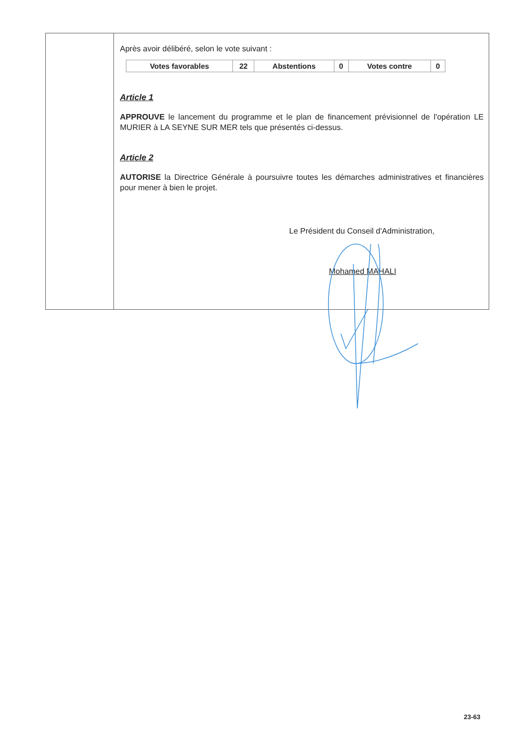Après avoir délibéré, selon le vote suivant :
| Votes favorables | 22 | Abstentions | 0 | Votes contre | 0 |
Article 1
APPROUVE le lancement du programme et le plan de financement prévisionnel de l'opération LE MURIER à LA SEYNE SUR MER tels que présentés ci-dessus.
Article 2
AUTORISE la Directrice Générale à poursuivre toutes les démarches administratives et financières pour mener à bien le projet.
Le Président du Conseil d'Administration,
Mohamed MAHALI
23-63